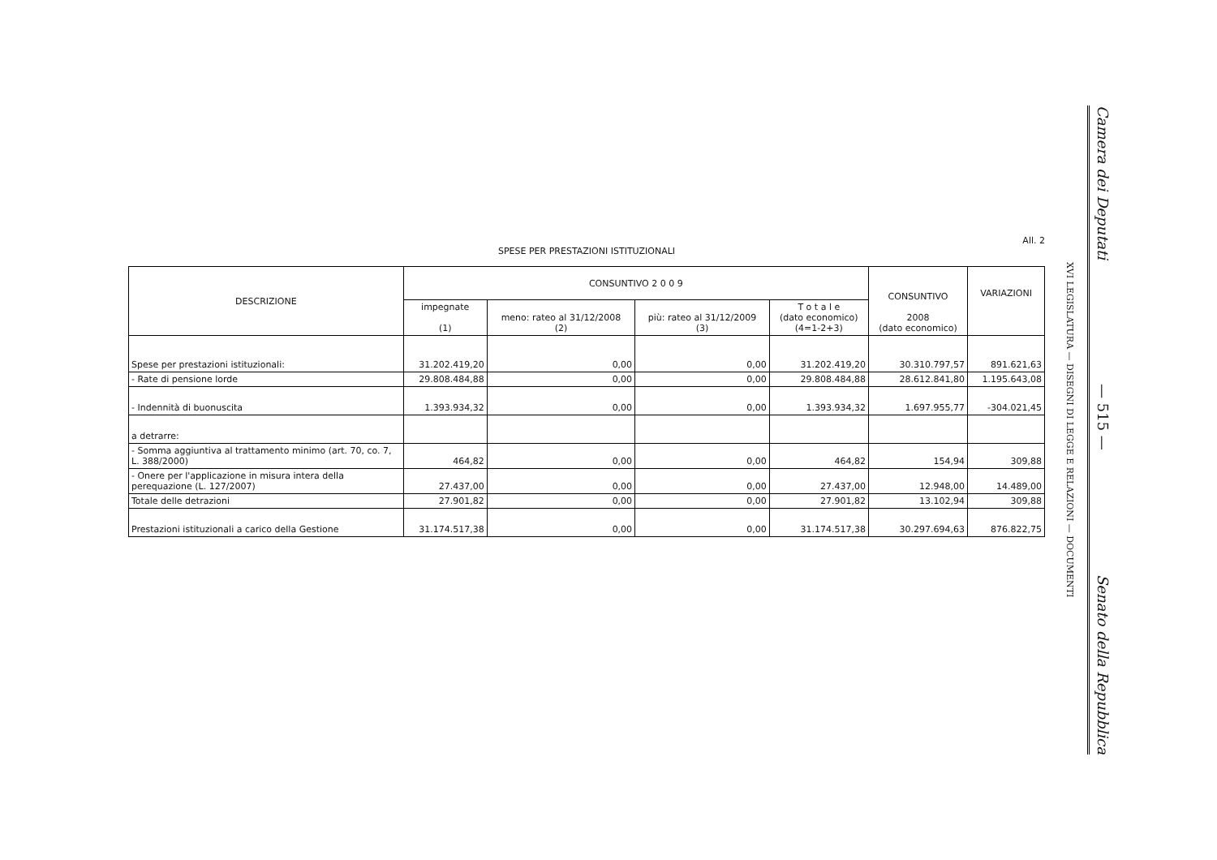All. 2
SPESE PER PRESTAZIONI ISTITUZIONALI
| DESCRIZIONE | CONSUNTIVO 2 0 0 9 | | | | CONSUNTIVO 2008 (dato economico) | VARIAZIONI |
| --- | --- | --- | --- | --- | --- | --- |
| | impegnate (1) | meno: rateo al 31/12/2008 (2) | più: rateo al 31/12/2009 (3) | T o t a l e (dato economico) (4=1-2+3) | | |
| Spese per prestazioni istituzionali: | 31.202.419,20 | 0,00 | 0,00 | 31.202.419,20 | 30.310.797,57 | 891.621,63 |
| - Rate di pensione lorde | 29.808.484,88 | 0,00 | 0,00 | 29.808.484,88 | 28.612.841,80 | 1.195.643,08 |
| - Indennità di buonuscita | 1.393.934,32 | 0,00 | 0,00 | 1.393.934,32 | 1.697.955,77 | -304.021,45 |
| a detrarre: | | | | | | |
| - Somma aggiuntiva al trattamento minimo (art. 70, co. 7, L. 388/2000) | 464,82 | 0,00 | 0,00 | 464,82 | 154,94 | 309,88 |
| - Onere per l'applicazione in misura intera della perequazione (L. 127/2007) | 27.437,00 | 0,00 | 0,00 | 27.437,00 | 12.948,00 | 14.489,00 |
| Totale delle detrazioni | 27.901,82 | 0,00 | 0,00 | 27.901,82 | 13.102,94 | 309,88 |
| Prestazioni istituzionali a carico della Gestione | 31.174.517,38 | 0,00 | 0,00 | 31.174.517,38 | 30.297.694,63 | 876.822,75 |
XVI LEGISLATURA — DISEGNI DI LEGGE E RELAZIONI — DOCUMENTI
Camera dei Deputati — 515 — Senato della Repubblica